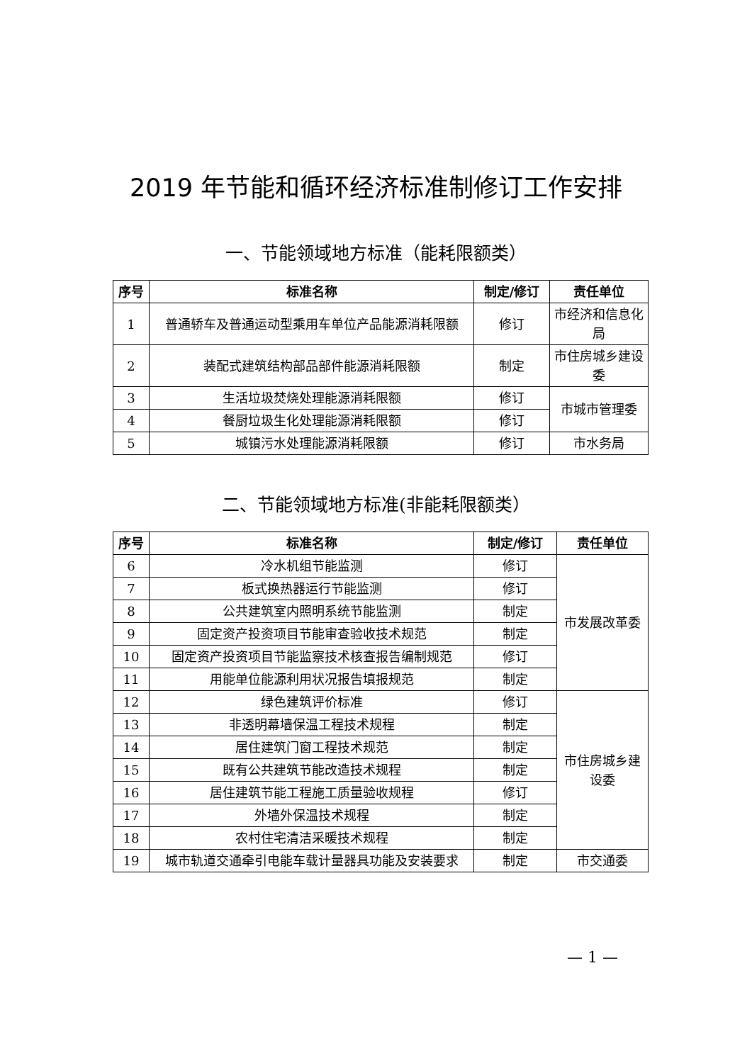2019 年节能和循环经济标准制修订工作安排
一、节能领域地方标准（能耗限额类）
| 序号 | 标准名称 | 制定/修订 | 责任单位 |
| --- | --- | --- | --- |
| 1 | 普通轿车及普通运动型乘用车单位产品能源消耗限额 | 修订 | 市经济和信息化局 |
| 2 | 装配式建筑结构部品部件能源消耗限额 | 制定 | 市住房城乡建设委 |
| 3 | 生活垃圾焚烧处理能源消耗限额 | 修订 | 市城市管理委 |
| 4 | 餐厨垃圾生化处理能源消耗限额 | 修订 | |
| 5 | 城镇污水处理能源消耗限额 | 修订 | 市水务局 |
二、节能领域地方标准(非能耗限额类）
| 序号 | 标准名称 | 制定/修订 | 责任单位 |
| --- | --- | --- | --- |
| 6 | 冷水机组节能监测 | 修订 | 市发展改革委 |
| 7 | 板式换热器运行节能监测 | 修订 | |
| 8 | 公共建筑室内照明系统节能监测 | 制定 | |
| 9 | 固定资产投资项目节能审查验收技术规范 | 制定 | |
| 10 | 固定资产投资项目节能监察技术核查报告编制规范 | 修订 | |
| 11 | 用能单位能源利用状况报告填报规范 | 制定 | |
| 12 | 绿色建筑评价标准 | 修订 | 市住房城乡建设委 |
| 13 | 非透明幕墙保温工程技术规程 | 制定 | |
| 14 | 居住建筑门窗工程技术规范 | 制定 | |
| 15 | 既有公共建筑节能改造技术规程 | 制定 | |
| 16 | 居住建筑节能工程施工质量验收规程 | 修订 | |
| 17 | 外墙外保温技术规程 | 制定 | |
| 18 | 农村住宅清洁采暖技术规程 | 制定 | |
| 19 | 城市轨道交通牵引电能车载计量器具功能及安装要求 | 制定 | 市交通委 |
— 1 —